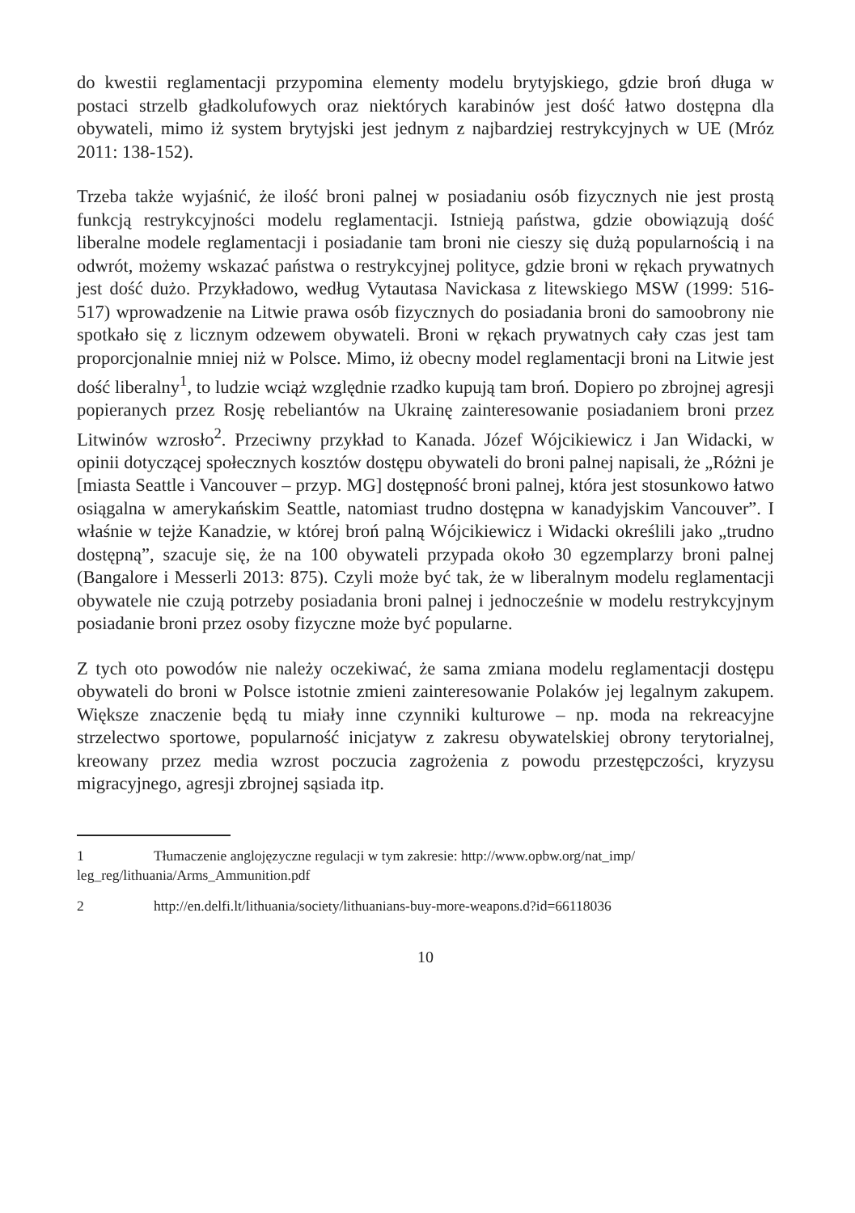do kwestii reglamentacji przypomina elementy modelu brytyjskiego, gdzie broń długa w postaci strzelb gładkolufowych oraz niektórych karabinów jest dość łatwo dostępna dla obywateli, mimo iż system brytyjski jest jednym z najbardziej restrykcyjnych w UE (Mróz 2011: 138-152).
Trzeba także wyjaśnić, że ilość broni palnej w posiadaniu osób fizycznych nie jest prostą funkcją restrykcyjności modelu reglamentacji. Istnieją państwa, gdzie obowiązują dość liberalne modele reglamentacji i posiadanie tam broni nie cieszy się dużą popularnością i na odwrót, możemy wskazać państwa o restrykcyjnej polityce, gdzie broni w rękach prywatnych jest dość dużo. Przykładowo, według Vytautasa Navickasa z litewskiego MSW (1999: 516-517) wprowadzenie na Litwie prawa osób fizycznych do posiadania broni do samoobrony nie spotkało się z licznym odzewem obywateli. Broni w rękach prywatnych cały czas jest tam proporcjonalnie mniej niż w Polsce. Mimo, iż obecny model reglamentacji broni na Litwie jest dość liberalny<sup>1</sup>, to ludzie wciąż względnie rzadko kupują tam broń. Dopiero po zbrojnej agresji popieranych przez Rosję rebeliantów na Ukrainę zainteresowanie posiadaniem broni przez Litwinów wzrosło<sup>2</sup>. Przeciwny przykład to Kanada. Józef Wójcikiewicz i Jan Widacki, w opinii dotyczącej społecznych kosztów dostępu obywateli do broni palnej napisali, że „Różni je [miasta Seattle i Vancouver – przyp. MG] dostępność broni palnej, która jest stosunkowo łatwo osiągalna w amerykańskim Seattle, natomiast trudno dostępna w kanadyjskim Vancouver”. I właśnie w tejże Kanadzie, w której broń palną Wójcikiewicz i Widacki określili jako „trudno dostępną”, szacuje się, że na 100 obywateli przypada około 30 egzemplarzy broni palnej (Bangalore i Messerli 2013: 875). Czyli może być tak, że w liberalnym modelu reglamentacji obywatele nie czują potrzeby posiadania broni palnej i jednocześnie w modelu restrykcyjnym posiadanie broni przez osoby fizyczne może być popularne.
Z tych oto powodów nie należy oczekiwać, że sama zmiana modelu reglamentacji dostępu obywateli do broni w Polsce istotnie zmieni zainteresowanie Polaków jej legalnym zakupem. Większe znaczenie będą tu miały inne czynniki kulturowe – np. moda na rekreacyjne strzelectwo sportowe, popularność inicjatyw z zakresu obywatelskiej obrony terytorialnej, kreowany przez media wzrost poczucia zagrożenia z powodu przestępczości, kryzysu migracyjnego, agresji zbrojnej sąsiada itp.
1 Tłumaczenie anglojęzyczne regulacji w tym zakresie: http://www.opbw.org/nat_imp/ leg_reg/lithuania/Arms_Ammunition.pdf
2 http://en.delfi.lt/lithuania/society/lithuanians-buy-more-weapons.d?id=66118036
10